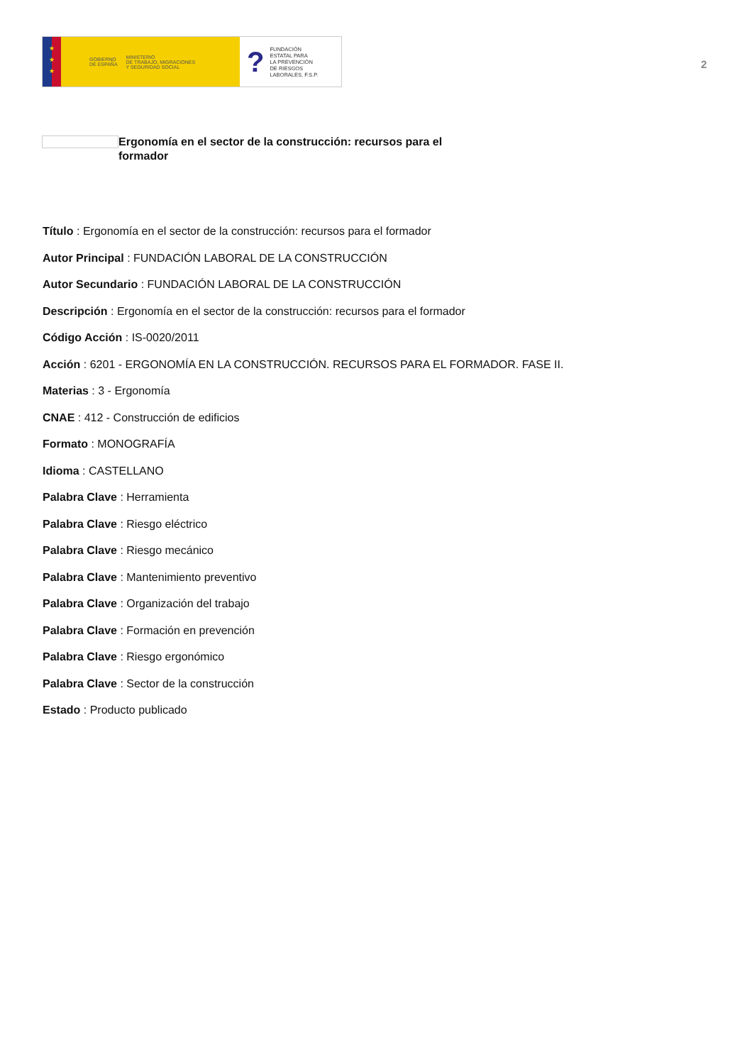★
★
★
GOBIERNO
DE ESPAÑA MINISTERIO
DE TRABAJO, MIGRACIONES
Y SEGURIDAD SOCIAL
? FUNDACIÓN
ESTATAL PARA
LA PREVENCIÓN
DE RIESGOS
LABORALES, F.S.P.
2
Ergonomía en el sector de la construcción: recursos para el formador
Título : Ergonomía en el sector de la construcción: recursos para el formador
Autor Principal : FUNDACIÓN LABORAL DE LA CONSTRUCCIÓN
Autor Secundario : FUNDACIÓN LABORAL DE LA CONSTRUCCIÓN
Descripción : Ergonomía en el sector de la construcción: recursos para el formador
Código Acción : IS-0020/2011
Acción : 6201 - ERGONOMÍA EN LA CONSTRUCCIÓN. RECURSOS PARA EL FORMADOR. FASE II.
Materias : 3 - Ergonomía
CNAE : 412 - Construcción de edificios
Formato : MONOGRAFÍA
Idioma : CASTELLANO
Palabra Clave : Herramienta
Palabra Clave : Riesgo eléctrico
Palabra Clave : Riesgo mecánico
Palabra Clave : Mantenimiento preventivo
Palabra Clave : Organización del trabajo
Palabra Clave : Formación en prevención
Palabra Clave : Riesgo ergonómico
Palabra Clave : Sector de la construcción
Estado : Producto publicado